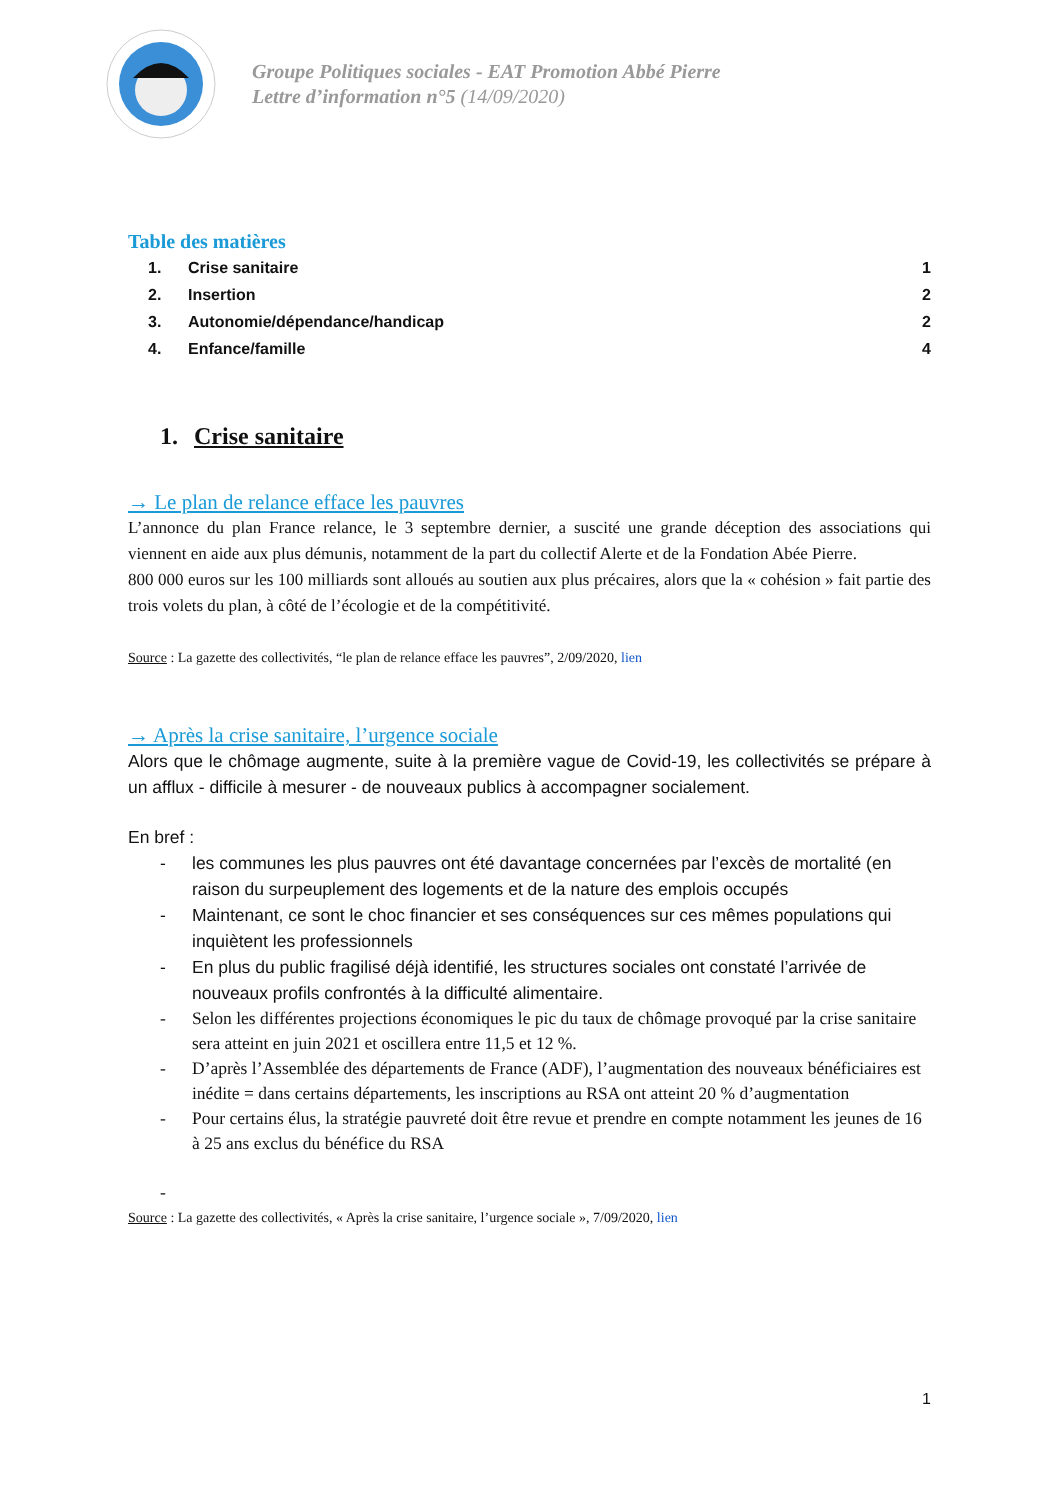Groupe Politiques sociales - EAT Promotion Abbé Pierre
Lettre d’information n°5 (14/09/2020)
Table des matières
1. Crise sanitaire 1
2. Insertion 2
3. Autonomie/dépendance/handicap 2
4. Enfance/famille 4
1. Crise sanitaire
→ Le plan de relance efface les pauvres
L’annonce du plan France relance, le 3 septembre dernier, a suscité une grande déception des associations qui viennent en aide aux plus démunis, notamment de la part du collectif Alerte et de la Fondation Abée Pierre.
800 000 euros sur les 100 milliards sont alloués au soutien aux plus précaires, alors que la « cohésion » fait partie des trois volets du plan, à côté de l’écologie et de la compétitivité.
Source : La gazette des collectivités, “le plan de relance efface les pauvres”, 2/09/2020, lien
→ Après la crise sanitaire, l’urgence sociale
Alors que le chômage augmente, suite à la première vague de Covid-19, les collectivités se prépare à un afflux - difficile à mesurer - de nouveaux publics à accompagner socialement.
En bref :
- les communes les plus pauvres ont été davantage concernées par l’excès de mortalité (en raison du surpeuplement des logements et de la nature des emplois occupés
- Maintenant, ce sont le choc financier et ses conséquences sur ces mêmes populations qui inquiètent les professionnels
- En plus du public fragilisé déjà identifié, les structures sociales ont constaté l’arrivée de nouveaux profils confrontés à la difficulté alimentaire.
- Selon les différentes projections économiques le pic du taux de chômage provoqué par la crise sanitaire sera atteint en juin 2021 et oscillera entre 11,5 et 12 %.
- D’après l’Assemblée des départements de France (ADF), l’augmentation des nouveaux bénéficiaires est inédite = dans certains départements, les inscriptions au RSA ont atteint 20 % d’augmentation
- Pour certains élus, la stratégie pauvreté doit être revue et prendre en compte notamment les jeunes de 16 à 25 ans exclus du bénéfice du RSA
-
Source : La gazette des collectivités, « Après la crise sanitaire, l’urgence sociale », 7/09/2020, lien
1